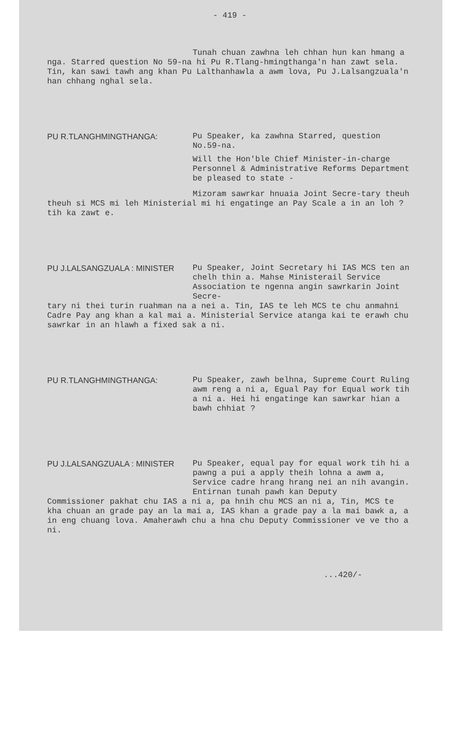- 419 -
Tunah chuan zawhna leh chhan hun kan hmang a nga. Starred question No 59-na hi Pu R.Tlang-hmingthanga'n han zawt sela. Tin, kan sawi tawh ang khan Pu Lalthanhawla a awm lova, Pu J.Lalsangzuala'n han chhang nghal sela.
PU R.TLANGHMINGTHANGA: Pu Speaker, ka zawhna Starred, question No.59-na.
Will the Hon'ble Chief Minister-in-charge Personnel & Administrative Reforms Department be pleased to state -
Mizoram sawrkar hnuaia Joint Secre-tary theuh theuh si MCS mi leh Ministerial mi hi engatinge an Pay Scale a in an loh ? tih ka zawt e.
PU J.LALSANGZUALA : MINISTER Pu Speaker, Joint Secretary hi IAS MCS ten an chelh thin a. Mahse Ministerail Service Association te ngenna angin sawrkarin Joint Secre-
tary ni thei turin ruahman na a nei a. Tin, IAS te leh MCS te chu anmahni Cadre Pay ang khan a kal mai a. Ministerial Service atanga kai te erawh chu sawrkar in an hlawh a fixed sak a ni.
PU R.TLANGHMINGTHANGA: Pu Speaker, zawh belhna, Supreme Court Ruling awm reng a ni a, Egual Pay for Equal work tih a ni a. Hei hi engatinge kan sawrkar hian a bawh chhiat ?
PU J.LALSANGZUALA : MINISTER Pu Speaker, equal pay for equal work tih hi a pawng a pui a apply theih lohna a awm a, Service cadre hrang hrang nei an nih avangin. Entirnan tunah pawh kan Deputy
Commissioner pakhat chu IAS a ni a, pa hnih chu MCS an ni a, Tin, MCS te kha chuan an grade pay an la mai a, IAS khan a grade pay a la mai bawk a, a in eng chuang lova. Amaherawh chu a hna chu Deputy Commissioner ve ve tho a ni.
...420/-